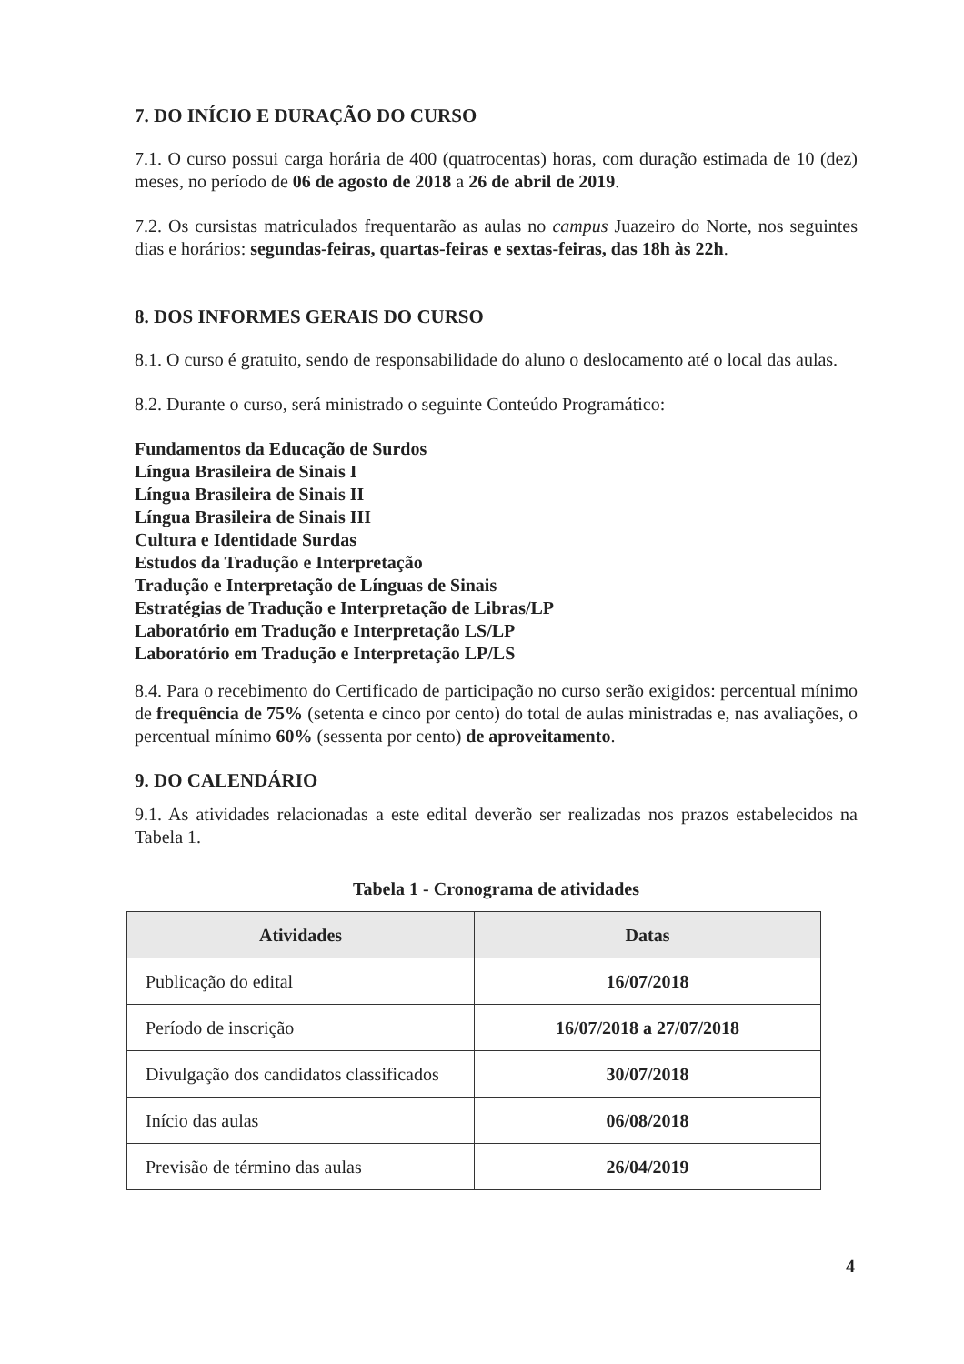7. DO INÍCIO E DURAÇÃO DO CURSO
7.1. O curso possui carga horária de 400 (quatrocentas) horas, com duração estimada de 10 (dez) meses, no período de 06 de agosto de 2018 a 26 de abril de 2019.
7.2. Os cursistas matriculados frequentarão as aulas no campus Juazeiro do Norte, nos seguintes dias e horários: segundas-feiras, quartas-feiras e sextas-feiras, das 18h às 22h.
8. DOS INFORMES GERAIS DO CURSO
8.1. O curso é gratuito, sendo de responsabilidade do aluno o deslocamento até o local das aulas.
8.2. Durante o curso, será ministrado o seguinte Conteúdo Programático:
Fundamentos da Educação de Surdos
Língua Brasileira de Sinais I
Língua Brasileira de Sinais II
Língua Brasileira de Sinais III
Cultura e Identidade Surdas
Estudos da Tradução e Interpretação
Tradução e Interpretação de Línguas de Sinais
Estratégias de Tradução e Interpretação de Libras/LP
Laboratório em Tradução e Interpretação LS/LP
Laboratório em Tradução e Interpretação LP/LS
8.4. Para o recebimento do Certificado de participação no curso serão exigidos: percentual mínimo de frequência de 75% (setenta e cinco por cento) do total de aulas ministradas e, nas avaliações, o percentual mínimo 60% (sessenta por cento) de aproveitamento.
9. DO CALENDÁRIO
9.1. As atividades relacionadas a este edital deverão ser realizadas nos prazos estabelecidos na Tabela 1.
Tabela 1 - Cronograma de atividades
| Atividades | Datas |
| --- | --- |
| Publicação do edital | 16/07/2018 |
| Período de inscrição | 16/07/2018 a 27/07/2018 |
| Divulgação dos candidatos classificados | 30/07/2018 |
| Início das aulas | 06/08/2018 |
| Previsão de término das aulas | 26/04/2019 |
4